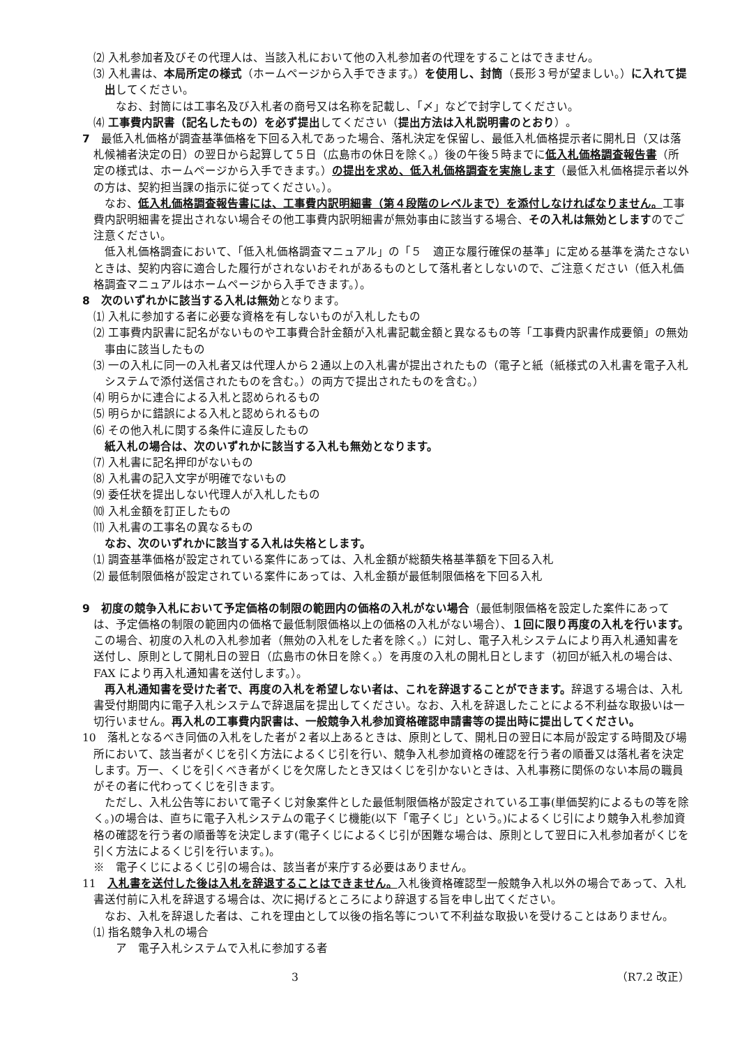⑵ 入札参加者及びその代理人は、当該入札において他の入札参加者の代理をすることはできません。
⑶ 入札書は、本局所定の様式（ホームページから入手できます。）を使用し、封筒（長形３号が望ましい。）に入れて提出してください。
　なお、封筒には工事名及び入札者の商号又は名称を記載し、「〆」などで封字してください。
⑷ 工事費内訳書（記名したもの）を必ず提出してください（提出方法は入札説明書のとおり）。
7　最低入札価格が調査基準価格を下回る入札であった場合、落札決定を保留し、最低入札価格提示者に開札日（又は落札候補者決定の日）の翌日から起算して５日（広島市の休日を除く。）後の午後５時までに低入札価格調査報告書（所定の様式は、ホームページから入手できます。）の提出を求め、低入札価格調査を実施します（最低入札価格提示者以外の方は、契約担当課の指示に従ってください。）。
なお、低入札価格調査報告書には、工事費内訳明細書（第４段階のレベルまで）を添付しなければなりません。工事費内訳明細書を提出されない場合その他工事費内訳明細書が無効事由に該当する場合、その入札は無効としますのでご注意ください。
低入札価格調査において、「低入札価格調査マニュアル」の「５　適正な履行確保の基準」に定める基準を満たさないときは、契約内容に適合した履行がされないおそれがあるものとして落札者としないので、ご注意ください（低入札価格調査マニュアルはホームページから入手できます。）。
8　次のいずれかに該当する入札は無効となります。
⑴ 入札に参加する者に必要な資格を有しないものが入札したもの
⑵ 工事費内訳書に記名がないものや工事費合計金額が入札書記載金額と異なるもの等「工事費内訳書作成要領」の無効事由に該当したもの
⑶ 一の入札に同一の入札者又は代理人から２通以上の入札書が提出されたもの（電子と紙（紙様式の入札書を電子入札システムで添付送信されたものを含む。）の両方で提出されたものを含む。）
⑷ 明らかに連合による入札と認められるもの
⑸ 明らかに錯誤による入札と認められるもの
⑹ その他入札に関する条件に違反したもの
紙入札の場合は、次のいずれかに該当する入札も無効となります。
⑺ 入札書に記名押印がないもの
⑻ 入札書の記入文字が明確でないもの
⑼ 委任状を提出しない代理人が入札したもの
⑽ 入札金額を訂正したもの
⑾ 入札書の工事名の異なるもの
なお、次のいずれかに該当する入札は失格とします。
⑴ 調査基準価格が設定されている案件にあっては、入札金額が総額失格基準額を下回る入札
⑵ 最低制限価格が設定されている案件にあっては、入札金額が最低制限価格を下回る入札
9　初度の競争入札において予定価格の制限の範囲内の価格の入札がない場合（最低制限価格を設定した案件にあっては、予定価格の制限の範囲内の価格で最低制限価格以上の価格の入札がない場合）、１回に限り再度の入札を行います。この場合、初度の入札の入札参加者（無効の入札をした者を除く。）に対し、電子入札システムにより再入札通知書を送付し、原則として開札日の翌日（広島市の休日を除く。）を再度の入札の開札日とします（初回が紙入札の場合は、FAX により再入札通知書を送付します。）。
再入札通知書を受けた者で、再度の入札を希望しない者は、これを辞退することができます。辞退する場合は、入札書受付期間内に電子入札システムで辞退届を提出してください。なお、入札を辞退したことによる不利益な取扱いは一切行いません。再入札の工事費内訳書は、一般競争入札参加資格確認申請書等の提出時に提出してください。
10　落札となるべき同価の入札をした者が２者以上あるときは、原則として、開札日の翌日に本局が設定する時間及び場所において、該当者がくじを引く方法によるくじ引を行い、競争入札参加資格の確認を行う者の順番又は落札者を決定します。万一、くじを引くべき者がくじを欠席したとき又はくじを引かないときは、入札事務に関係のない本局の職員がその者に代わってくじを引きます。
ただし、入札公告等において電子くじ対象案件とした最低制限価格が設定されている工事(単価契約によるもの等を除く。)の場合は、直ちに電子入札システムの電子くじ機能(以下「電子くじ」という。)によるくじ引により競争入札参加資格の確認を行う者の順番等を決定します(電子くじによるくじ引が困難な場合は、原則として翌日に入札参加者がくじを引く方法によるくじ引を行います。)。
※　電子くじによるくじ引の場合は、該当者が来庁する必要はありません。
11　入札書を送付した後は入札を辞退することはできません。入札後資格確認型一般競争入札以外の場合であって、入札書送付前に入札を辞退する場合は、次に掲げるところにより辞退する旨を申し出てください。
なお、入札を辞退した者は、これを理由として以後の指名等について不利益な取扱いを受けることはありません。
⑴ 指名競争入札の場合
　ア　電子入札システムで入札に参加する者
3 （R7.2 改正）